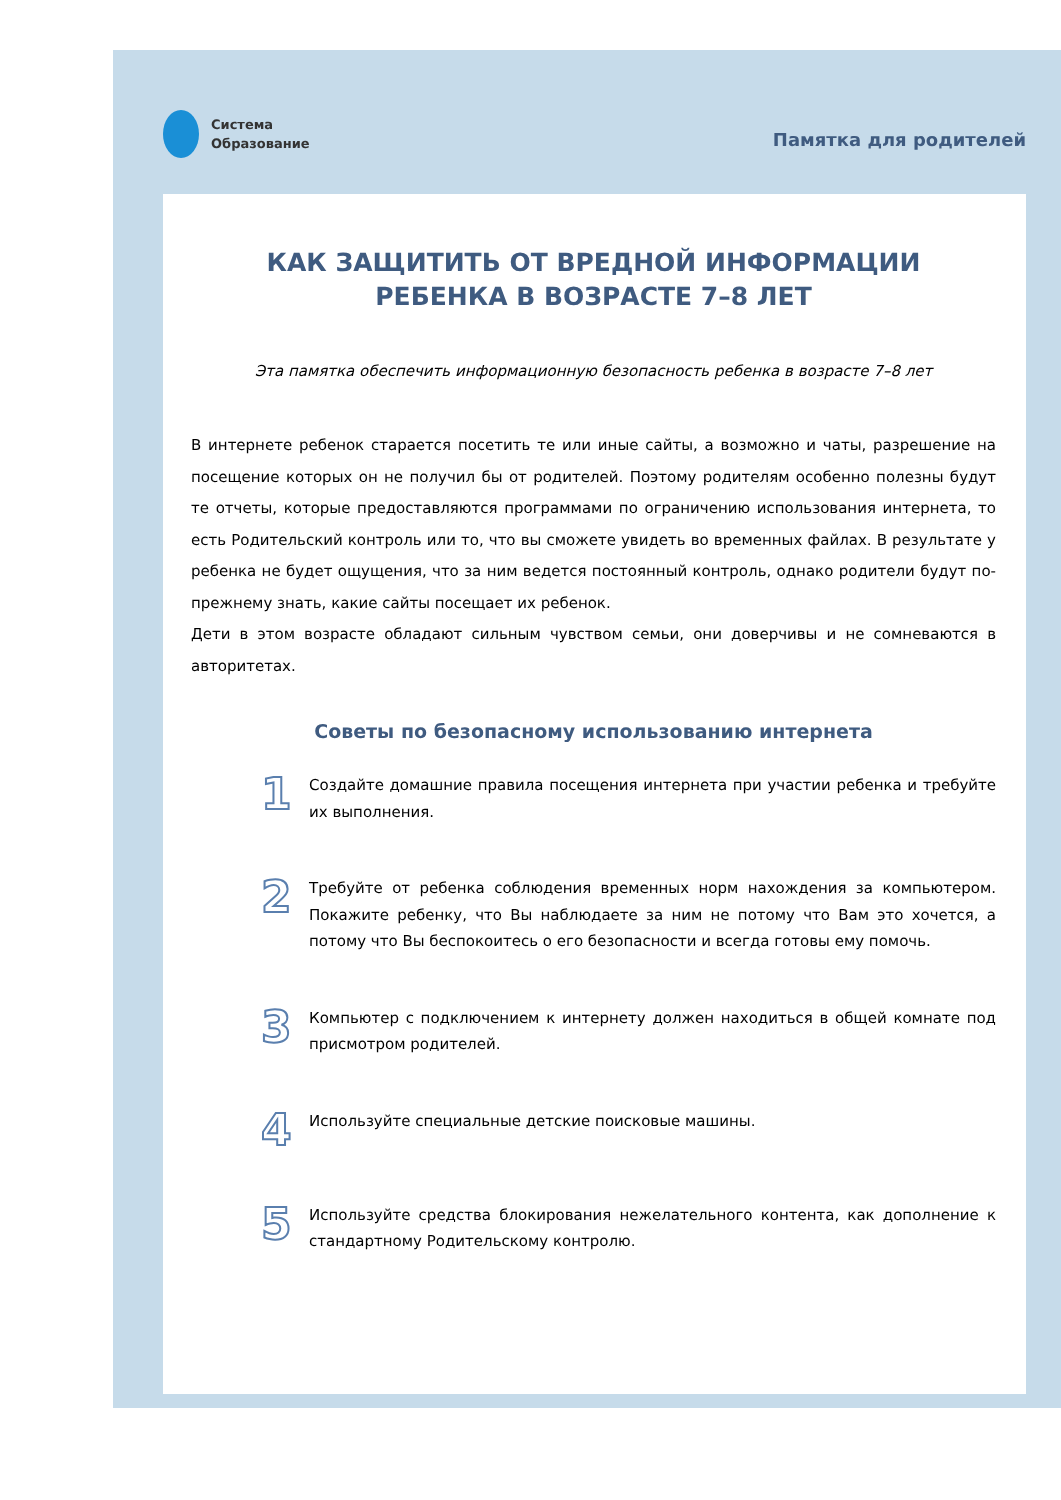Система
Образование
Памятка для родителей
КАК ЗАЩИТИТЬ ОТ ВРЕДНОЙ ИНФОРМАЦИИ
РЕБЕНКА В ВОЗРАСТЕ 7–8 ЛЕТ
Эта памятка обеспечить информационную безопасность ребенка в возрасте 7–8 лет
В интернете ребенок старается посетить те или иные сайты, а возможно и чаты, разрешение на посещение которых он не получил бы от родителей. Поэтому родителям особенно полезны будут те отчеты, которые предоставляются программами по ограничению использования интернета, то есть Родительский контроль или то, что вы сможете увидеть во временных файлах. В результате у ребенка не будет ощущения, что за ним ведется постоянный контроль, однако родители будут по-прежнему знать, какие сайты посещает их ребенок.
Дети в этом возрасте обладают сильным чувством семьи, они доверчивы и не сомневаются в авторитетах.
Советы по безопасному использованию интернета
1
Создайте домашние правила посещения интернета при участии ребенка и требуйте их выполнения.
2
Требуйте от ребенка соблюдения временных норм нахождения за компьютером. Покажите ребенку, что Вы наблюдаете за ним не потому что Вам это хочется, а потому что Вы беспокоитесь о его безопасности и всегда готовы ему помочь.
3
Компьютер с подключением к интернету должен находиться в общей комнате под присмотром родителей.
4
Используйте специальные детские поисковые машины.
5
Используйте средства блокирования нежелательного контента, как дополнение к стандартному Родительскому контролю.